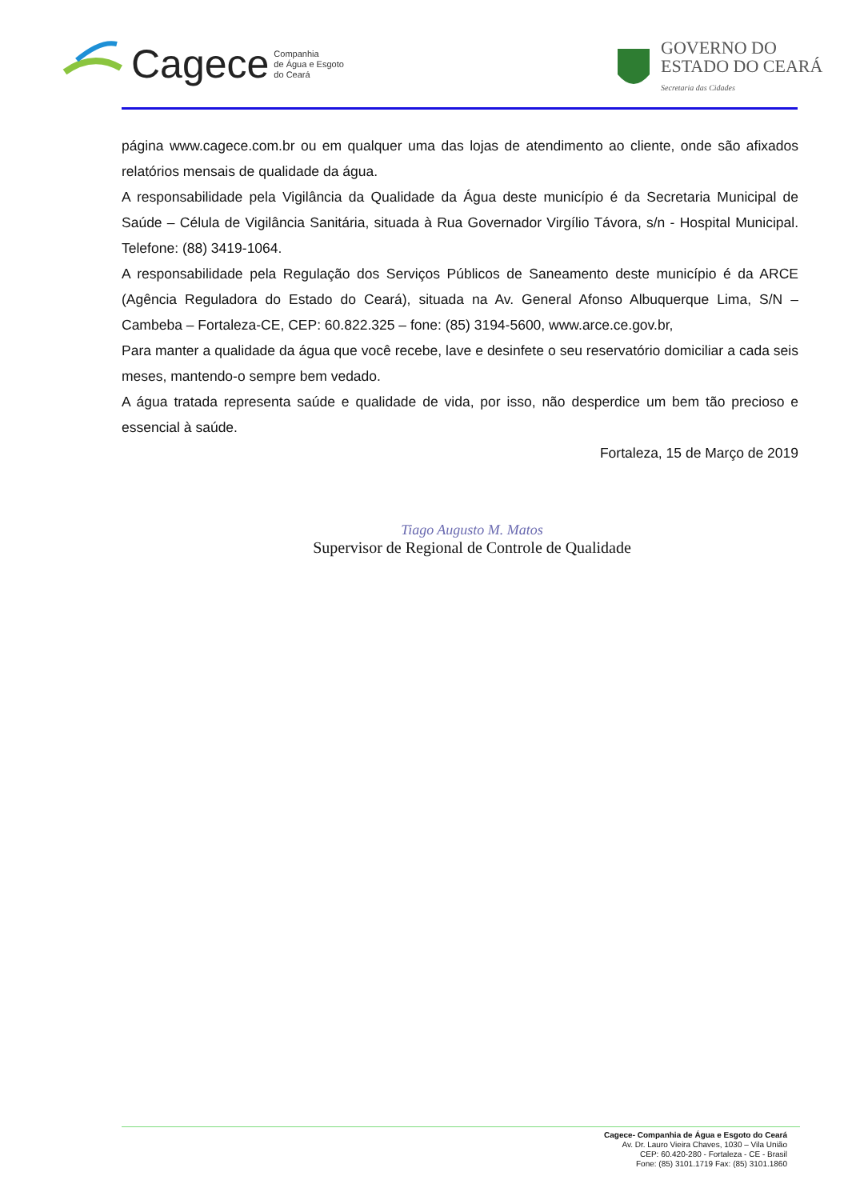Cagece Companhia
de Água e Esgoto
do Ceará
GOVERNO DO
ESTADO DO CEARÁ
Secretaria das Cidades
página www.cagece.com.br ou em qualquer uma das lojas de atendimento ao cliente, onde são afixados relatórios mensais de qualidade da água.
A responsabilidade pela Vigilância da Qualidade da Água deste município é da Secretaria Municipal de Saúde – Célula de Vigilância Sanitária, situada à Rua Governador Virgílio Távora, s/n - Hospital Municipal. Telefone: (88) 3419-1064.
A responsabilidade pela Regulação dos Serviços Públicos de Saneamento deste município é da ARCE (Agência Reguladora do Estado do Ceará), situada na Av. General Afonso Albuquerque Lima, S/N – Cambeba – Fortaleza-CE, CEP: 60.822.325 – fone: (85) 3194-5600, www.arce.ce.gov.br,
Para manter a qualidade da água que você recebe, lave e desinfete o seu reservatório domiciliar a cada seis meses, mantendo-o sempre bem vedado.
A água tratada representa saúde e qualidade de vida, por isso, não desperdice um bem tão precioso e essencial à saúde.
Fortaleza, 15 de Março de 2019
Tiago Augusto M. Matos
Supervisor de Regional de Controle de Qualidade
Cagece- Companhia de Água e Esgoto do Ceará
Av. Dr. Lauro Vieira Chaves, 1030 – Vila União
CEP: 60.420-280 - Fortaleza - CE - Brasil
Fone: (85) 3101.1719 Fax: (85) 3101.1860